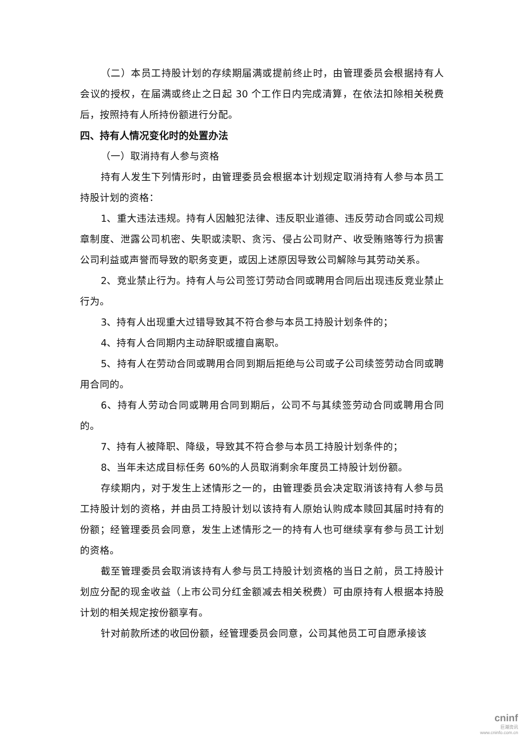（二）本员工持股计划的存续期届满或提前终止时，由管理委员会根据持有人会议的授权，在届满或终止之日起 30 个工作日内完成清算，在依法扣除相关税费后，按照持有人所持份额进行分配。
四、持有人情况变化时的处置办法
（一）取消持有人参与资格
持有人发生下列情形时，由管理委员会根据本计划规定取消持有人参与本员工持股计划的资格：
1、重大违法违规。持有人因触犯法律、违反职业道德、违反劳动合同或公司规章制度、泄露公司机密、失职或渎职、贪污、侵占公司财产、收受贿赂等行为损害公司利益或声誉而导致的职务变更，或因上述原因导致公司解除与其劳动关系。
2、竞业禁止行为。持有人与公司签订劳动合同或聘用合同后出现违反竞业禁止行为。
3、持有人出现重大过错导致其不符合参与本员工持股计划条件的；
4、持有人合同期内主动辞职或擅自离职。
5、持有人在劳动合同或聘用合同到期后拒绝与公司或子公司续签劳动合同或聘用合同的。
6、持有人劳动合同或聘用合同到期后，公司不与其续签劳动合同或聘用合同的。
7、持有人被降职、降级，导致其不符合参与本员工持股计划条件的；
8、当年未达成目标任务 60%的人员取消剩余年度员工持股计划份额。
存续期内，对于发生上述情形之一的，由管理委员会决定取消该持有人参与员工持股计划的资格，并由员工持股计划以该持有人原始认购成本赎回其届时持有的份额；经管理委员会同意，发生上述情形之一的持有人也可继续享有参与员工计划的资格。
截至管理委员会取消该持有人参与员工持股计划资格的当日之前，员工持股计划应分配的现金收益（上市公司分红金额减去相关税费）可由原持有人根据本持股计划的相关规定按份额享有。
针对前款所述的收回份额，经管理委员会同意，公司其他员工可自愿承接该
cninf
巨潮资讯
www.cninfo.com.cn